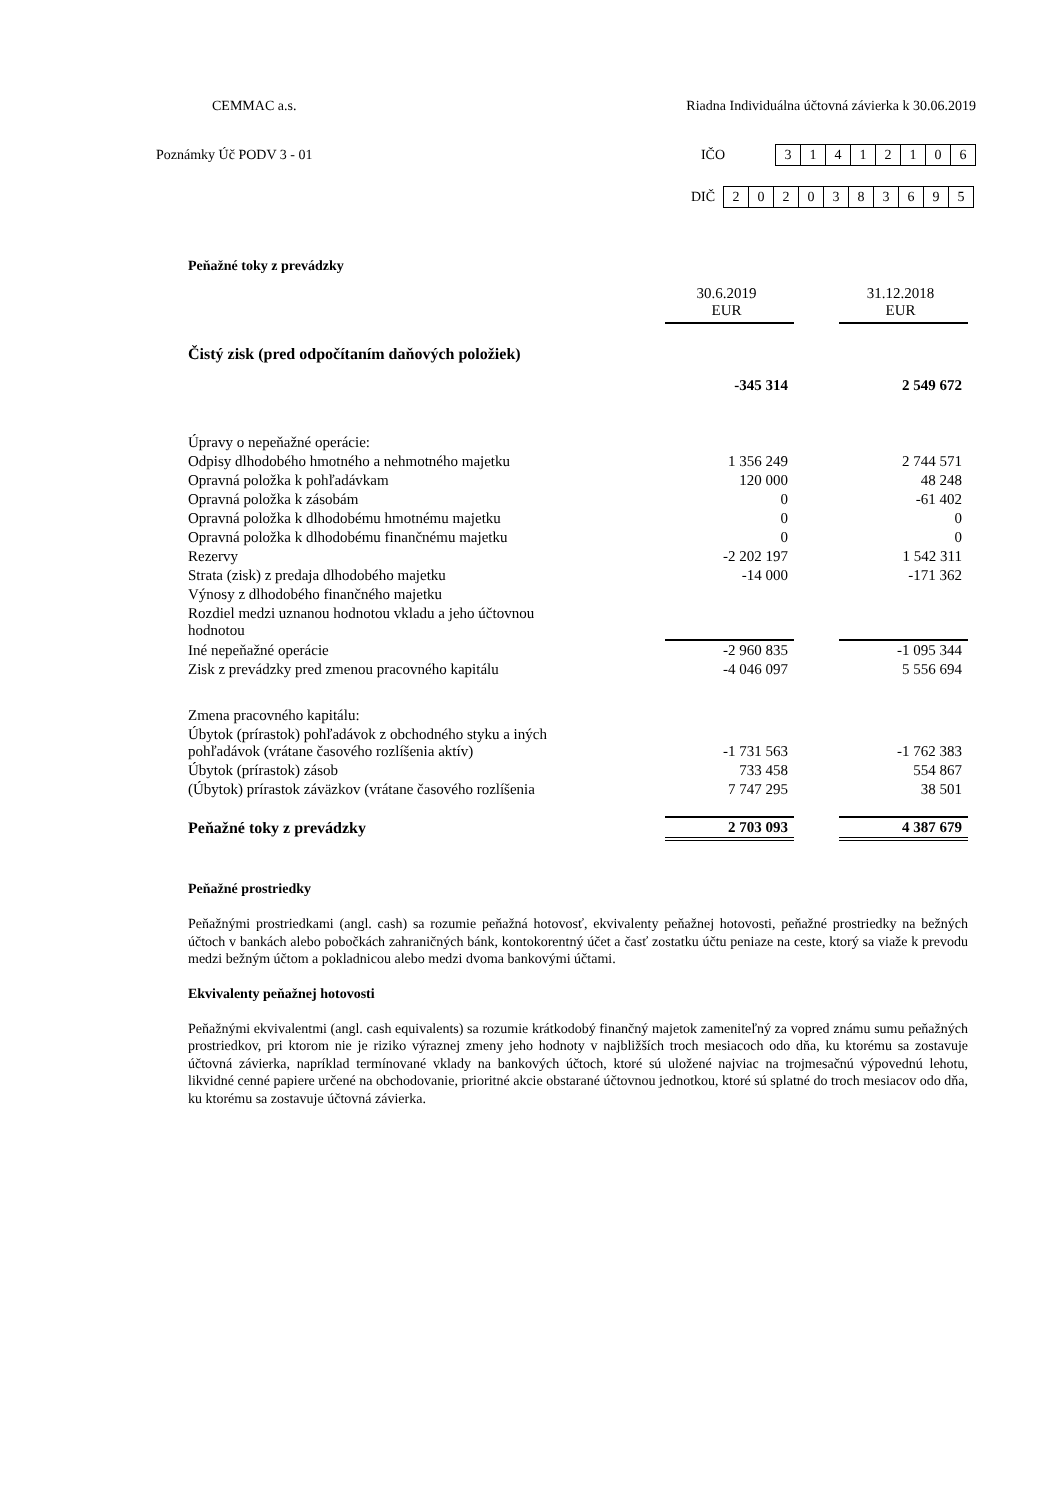CEMMAC a.s. Riadna Individuálna účtovná závierka k 30.06.2019
Poznámky Úč PODV 3 - 01
IČO
| 3 | 1 | 4 | 1 | 2 | 1 | 0 | 6 |
DIČ
| 2 | 0 | 2 | 0 | 3 | 8 | 3 | 6 | 9 | 5 |
Peňažné toky z prevádzky
| | 30.6.2019 EUR | | 31.12.2018 EUR |
| Čistý zisk (pred odpočítaním daňových položiek) | | | |
| | -345 314 | | 2 549 672 |
| Úpravy o nepeňažné operácie: | | | |
| Odpisy dlhodobého hmotného a nehmotného majetku | 1 356 249 | | 2 744 571 |
| Opravná položka k pohľadávkam | 120 000 | | 48 248 |
| Opravná položka k zásobám | 0 | | -61 402 |
| Opravná položka k dlhodobému hmotnému majetku | 0 | | 0 |
| Opravná položka k dlhodobému finančnému majetku | 0 | | 0 |
| Rezervy | -2 202 197 | | 1 542 311 |
| Strata (zisk) z predaja dlhodobého majetku | -14 000 | | -171 362 |
| Výnosy z dlhodobého finančného majetku | | | |
| Rozdiel medzi uznanou hodnotou vkladu a jeho účtovnou hodnotou | | | |
| Iné nepeňažné operácie | -2 960 835 | | -1 095 344 |
| Zisk z prevádzky pred zmenou pracovného kapitálu | -4 046 097 | | 5 556 694 |
| Zmena pracovného kapitálu: | | | |
| Úbytok (prírastok) pohľadávok z obchodného styku a iných pohľadávok (vrátane časového rozlíšenia aktív) | -1 731 563 | | -1 762 383 |
| Úbytok (prírastok) zásob | 733 458 | | 554 867 |
| (Úbytok) prírastok záväzkov (vrátane časového rozlíšenia | 7 747 295 | | 38 501 |
| Peňažné toky z prevádzky | 2 703 093 | | 4 387 679 |
Peňažné prostriedky
Peňažnými prostriedkami (angl. cash) sa rozumie peňažná hotovosť, ekvivalenty peňažnej hotovosti, peňažné prostriedky na bežných účtoch v bankách alebo pobočkách zahraničných bánk, kontokorentný účet a časť zostatku účtu peniaze na ceste, ktorý sa viaže k prevodu medzi bežným účtom a pokladnicou alebo medzi dvoma bankovými účtami.
Ekvivalenty peňažnej hotovosti
Peňažnými ekvivalentmi (angl. cash equivalents) sa rozumie krátkodobý finančný majetok zameniteľný za vopred známu sumu peňažných prostriedkov, pri ktorom nie je riziko výraznej zmeny jeho hodnoty v najbližších troch mesiacoch odo dňa, ku ktorému sa zostavuje účtovná závierka, napríklad termínované vklady na bankových účtoch, ktoré sú uložené najviac na trojmesačnú výpovednú lehotu, likvidné cenné papiere určené na obchodovanie, prioritné akcie obstarané účtovnou jednotkou, ktoré sú splatné do troch mesiacov odo dňa, ku ktorému sa zostavuje účtovná závierka.